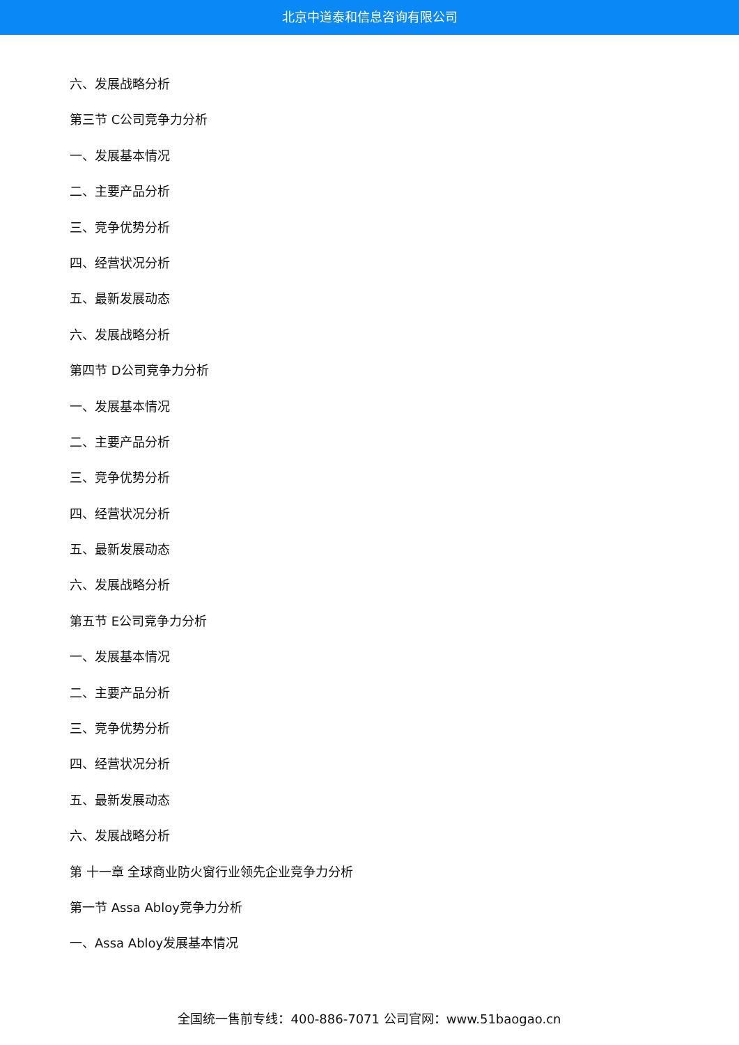北京中道泰和信息咨询有限公司
六、发展战略分析
第三节 C公司竞争力分析
一、发展基本情况
二、主要产品分析
三、竞争优势分析
四、经营状况分析
五、最新发展动态
六、发展战略分析
第四节 D公司竞争力分析
一、发展基本情况
二、主要产品分析
三、竞争优势分析
四、经营状况分析
五、最新发展动态
六、发展战略分析
第五节 E公司竞争力分析
一、发展基本情况
二、主要产品分析
三、竞争优势分析
四、经营状况分析
五、最新发展动态
六、发展战略分析
第 十一章 全球商业防火窗行业领先企业竞争力分析
第一节 Assa Abloy竞争力分析
一、Assa Abloy发展基本情况
全国统一售前专线：400-886-7071 公司官网：www.51baogao.cn